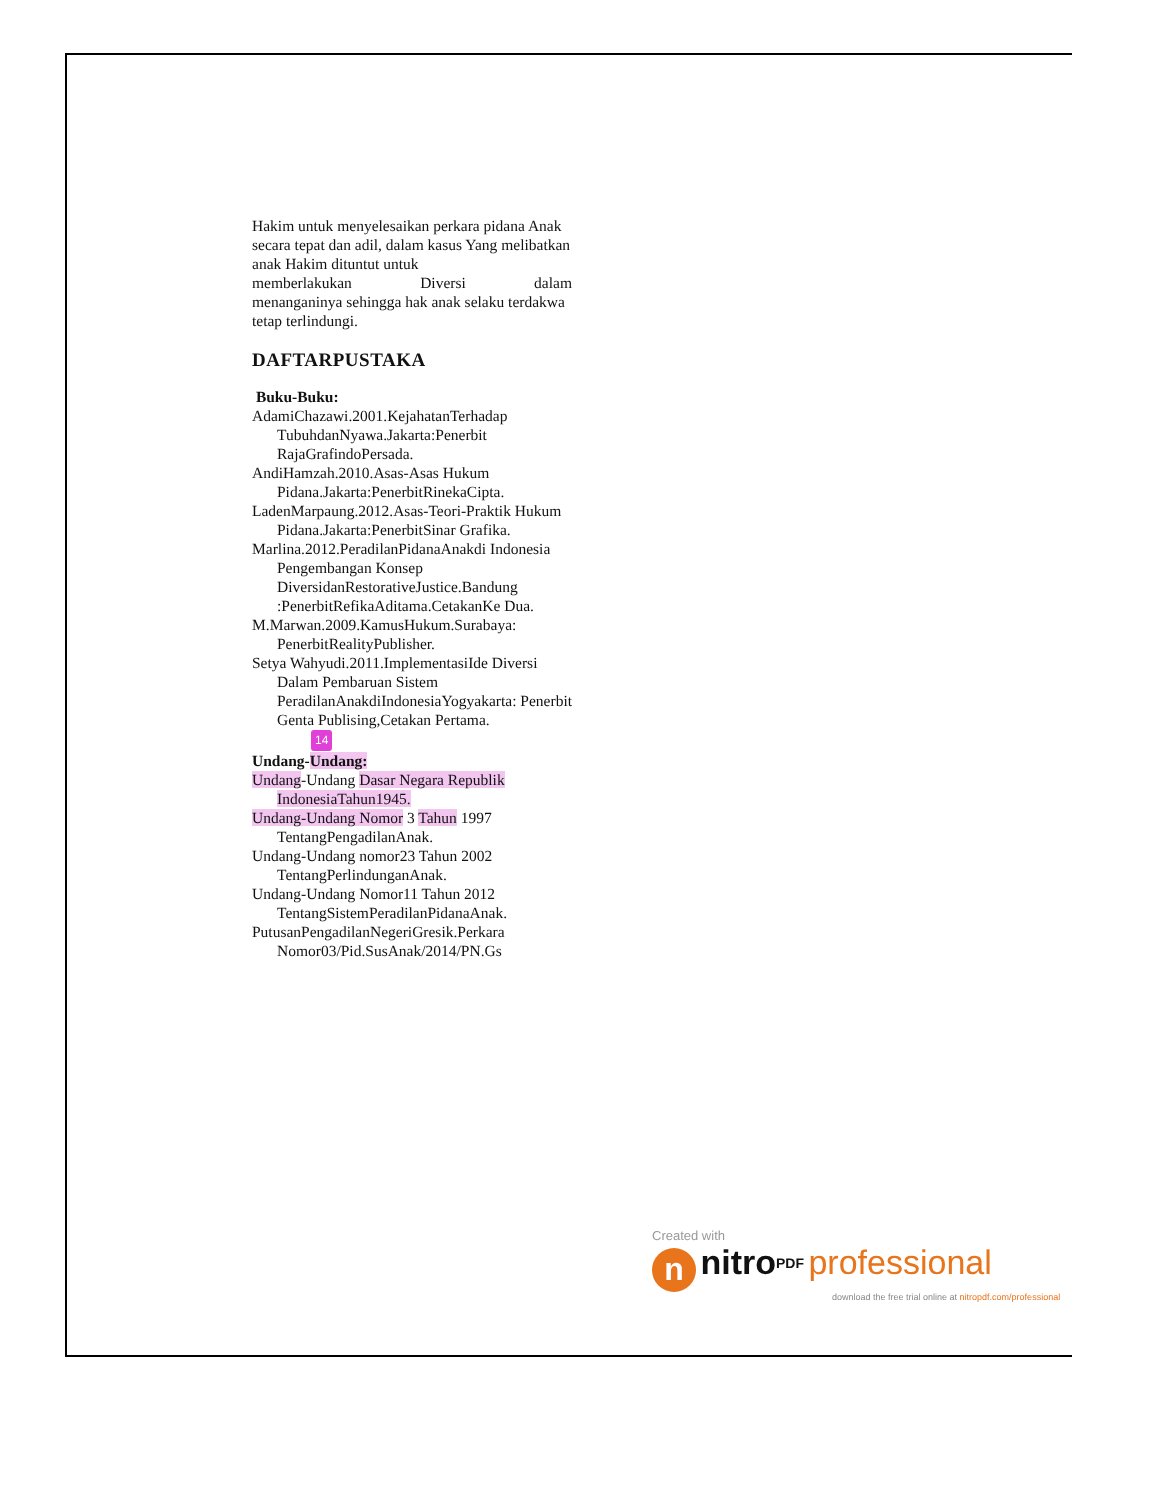Hakim untuk menyelesaikan perkara pidana Anak secara tepat dan adil, dalam kasus Yang melibatkan anak Hakim dituntut untuk
memberlakukan Diversi dalam
menanganinya sehingga hak anak selaku terdakwa tetap terlindungi.
DAFTARPUSTAKA
Buku-Buku:
AdamiChazawi.2001.KejahatanTerhadap TubuhdanNyawa.Jakarta:Penerbit RajaGrafindoPersada.
AndiHamzah.2010.Asas-Asas Hukum Pidana.Jakarta:PenerbitRinekaCipta.
LadenMarpaung.2012.Asas-Teori-Praktik Hukum Pidana.Jakarta:PenerbitSinar Grafika.
Marlina.2012.PeradilanPidanaAnakdi Indonesia Pengembangan Konsep DiversidanRestorativeJustice.Bandung :PenerbitRefikaAditama.CetakanKe Dua.
M.Marwan.2009.KamusHukum.Surabaya: PenerbitRealityPublisher.
Setya Wahyudi.2011.ImplementasiIde Diversi Dalam Pembaruan Sistem PeradilanAnakdiIndonesiaYogyakarta: Penerbit Genta Publising,Cetakan Pertama.
14
Undang-Undang:
Undang-Undang Dasar Negara Republik IndonesiaTahun1945.
Undang-Undang Nomor 3 Tahun 1997 TentangPengadilanAnak.
Undang-Undang nomor23 Tahun 2002 TentangPerlindunganAnak.
Undang-Undang Nomor11 Tahun 2012 TentangSistemPeradilanPidanaAnak.
PutusanPengadilanNegeriGresik.Perkara Nomor03/Pid.SusAnak/2014/PN.Gs
Created with
n nitro<sup>PDF</sup> professional
download the free trial online at nitropdf.com/professional